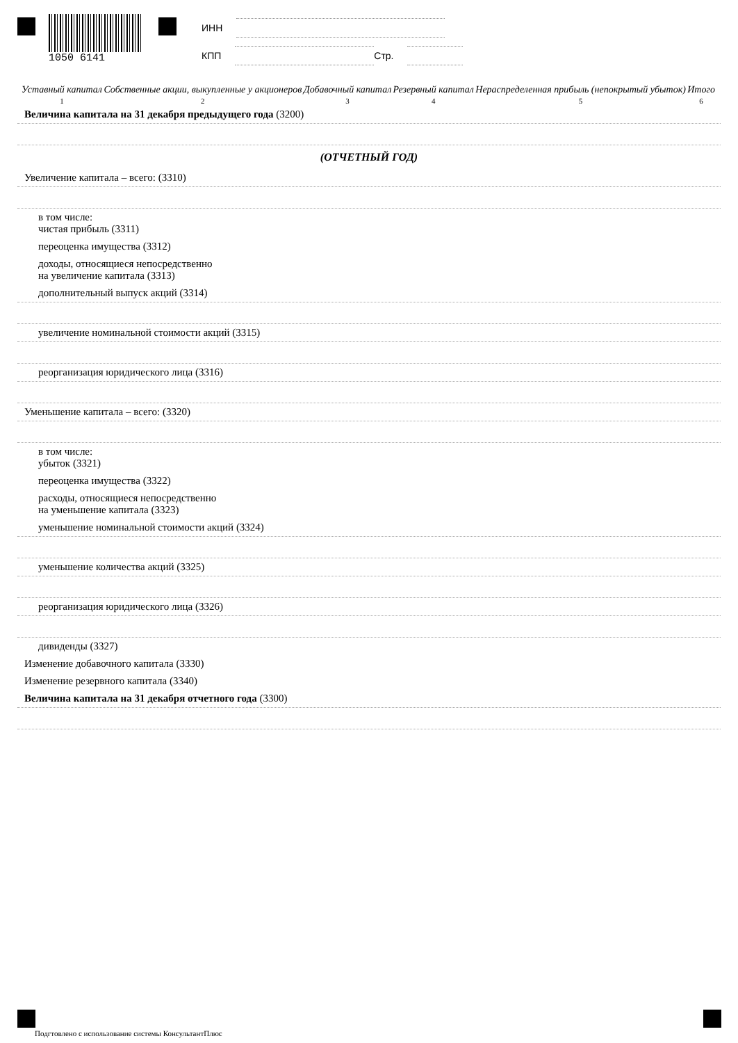1050 6141
ИНН
КПП Стр.
| Уставный капитал | Собственные акции, выкупленные у акционеров | Добавочный капитал | Резервный капитал | Нераспределенная прибыль (непокрытый убыток) | Итого |
| 1 | 2 | 3 | 4 | 5 | 6 |
Величина капитала на 31 декабря предыдущего года (3200)
(ОТЧЕТНЫЙ ГОД)
Увеличение капитала – всего: (3310)
в том числе:
чистая прибыль (3311)
переоценка имущества (3312)
доходы, относящиеся непосредственно
на увеличение капитала (3313)
дополнительный выпуск акций (3314)
увеличение номинальной стоимости акций (3315)
реорганизация юридического лица (3316)
Уменьшение капитала – всего: (3320)
в том числе:
убыток (3321)
переоценка имущества (3322)
расходы, относящиеся непосредственно
на уменьшение капитала (3323)
уменьшение номинальной стоимости акций (3324)
уменьшение количества акций (3325)
реорганизация юридического лица (3326)
дивиденды (3327)
Изменение добавочного капитала (3330)
Изменение резервного капитала (3340)
Величина капитала на 31 декабря отчетного года (3300)
Подгтовлено с использование системы КонсультантПлюс